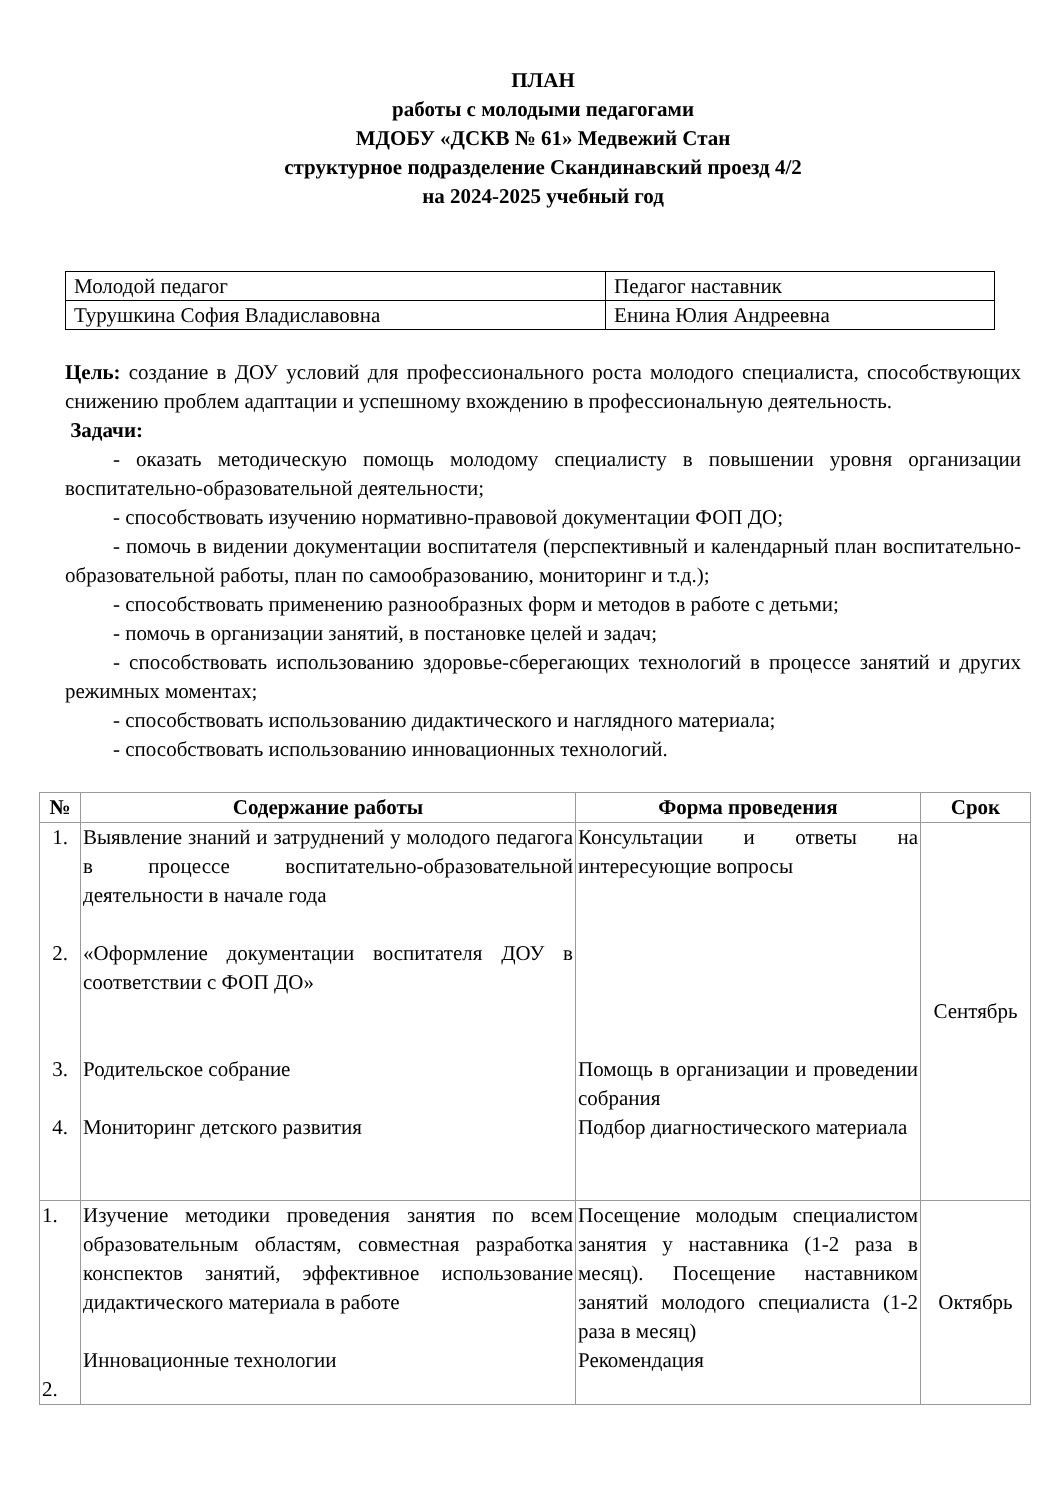ПЛАН
работы с молодыми педагогами
МДОБУ «ДСКВ № 61» Медвежий Стан
структурное подразделение Скандинавский проезд 4/2
на 2024-2025 учебный год
| Молодой педагог | Педагог наставник |
| Турушкина София Владиславовна | Енина Юлия Андреевна |
Цель: создание в ДОУ условий для профессионального роста молодого специалиста, способствующих снижению проблем адаптации и успешному вхождению в профессиональную деятельность.
Задачи:
- оказать методическую помощь молодому специалисту в повышении уровня организации воспитательно-образовательной деятельности;
- способствовать изучению нормативно-правовой документации ФОП ДО;
- помочь в видении документации воспитателя (перспективный и календарный план воспитательно-образовательной работы, план по самообразованию, мониторинг и т.д.);
- способствовать применению разнообразных форм и методов в работе с детьми;
- помочь в организации занятий, в постановке целей и задач;
- способствовать использованию здоровье-сберегающих технологий в процессе занятий и других режимных моментах;
- способствовать использованию дидактического и наглядного материала;
- способствовать использованию инновационных технологий.
| № | Содержание работы | Форма проведения | Срок |
| --- | --- | --- | --- |
| 1. 2. 3. 4. | Выявление знаний и затруднений у молодого педагога в процессе воспитательно-образовательной деятельности в начале года «Оформление документации воспитателя ДОУ в соответствии с ФОП ДО» Родительское собрание Мониторинг детского развития | Консультации и ответы на интересующие вопросы Помощь в организации и проведении собрания Подбор диагностического материала | Сентябрь |
| 1. 2. | Изучение методики проведения занятия по всем образовательным областям, совместная разработка конспектов занятий, эффективное использование дидактического материала в работе Инновационные технологии | Посещение молодым специалистом занятия у наставника (1-2 раза в месяц). Посещение наставником занятий молодого специалиста (1-2 раза в месяц) Рекомендация | Октябрь |